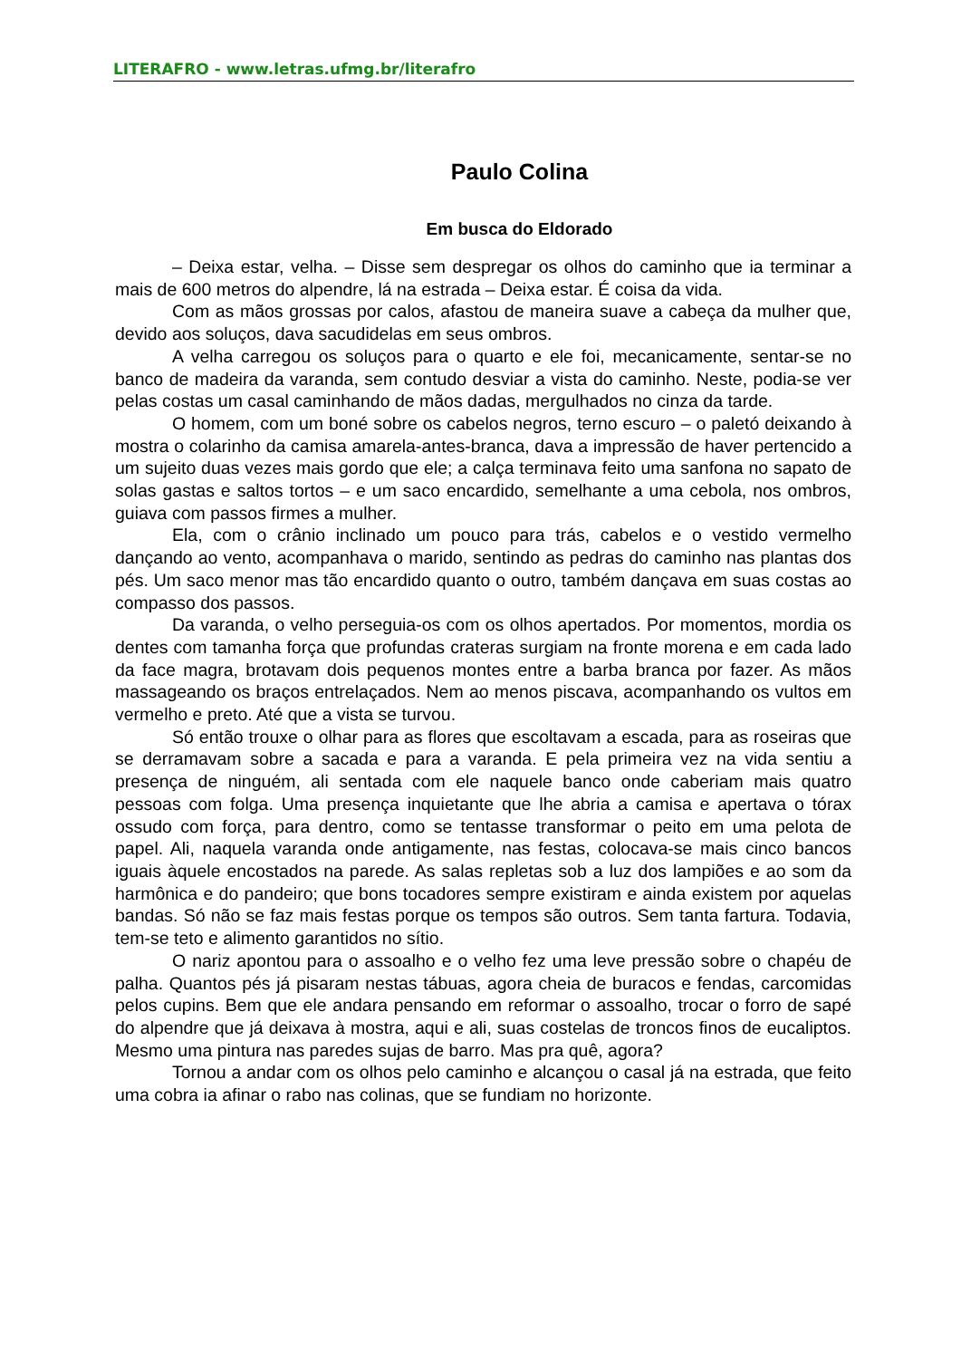LITERAFRO - www.letras.ufmg.br/literafro
Paulo Colina
Em busca do Eldorado
– Deixa estar, velha. – Disse sem despregar os olhos do caminho que ia terminar a mais de 600 metros do alpendre, lá na estrada – Deixa estar. É coisa da vida.
Com as mãos grossas por calos, afastou de maneira suave a cabeça da mulher que, devido aos soluços, dava sacudidelas em seus ombros.
A velha carregou os soluços para o quarto e ele foi, mecanicamente, sentar-se no banco de madeira da varanda, sem contudo desviar a vista do caminho. Neste, podia-se ver pelas costas um casal caminhando de mãos dadas, mergulhados no cinza da tarde.
O homem, com um boné sobre os cabelos negros, terno escuro – o paletó deixando à mostra o colarinho da camisa amarela-antes-branca, dava a impressão de haver pertencido a um sujeito duas vezes mais gordo que ele; a calça terminava feito uma sanfona no sapato de solas gastas e saltos tortos – e um saco encardido, semelhante a uma cebola, nos ombros, guiava com passos firmes a mulher.
Ela, com o crânio inclinado um pouco para trás, cabelos e o vestido vermelho dançando ao vento, acompanhava o marido, sentindo as pedras do caminho nas plantas dos pés. Um saco menor mas tão encardido quanto o outro, também dançava em suas costas ao compasso dos passos.
Da varanda, o velho perseguia-os com os olhos apertados. Por momentos, mordia os dentes com tamanha força que profundas crateras surgiam na fronte morena e em cada lado da face magra, brotavam dois pequenos montes entre a barba branca por fazer. As mãos massageando os braços entrelaçados. Nem ao menos piscava, acompanhando os vultos em vermelho e preto. Até que a vista se turvou.
Só então trouxe o olhar para as flores que escoltavam a escada, para as roseiras que se derramavam sobre a sacada e para a varanda. E pela primeira vez na vida sentiu a presença de ninguém, ali sentada com ele naquele banco onde caberiam mais quatro pessoas com folga. Uma presença inquietante que lhe abria a camisa e apertava o tórax ossudo com força, para dentro, como se tentasse transformar o peito em uma pelota de papel. Ali, naquela varanda onde antigamente, nas festas, colocava-se mais cinco bancos iguais àquele encostados na parede. As salas repletas sob a luz dos lampiões e ao som da harmônica e do pandeiro; que bons tocadores sempre existiram e ainda existem por aquelas bandas. Só não se faz mais festas porque os tempos são outros. Sem tanta fartura. Todavia, tem-se teto e alimento garantidos no sítio.
O nariz apontou para o assoalho e o velho fez uma leve pressão sobre o chapéu de palha. Quantos pés já pisaram nestas tábuas, agora cheia de buracos e fendas, carcomidas pelos cupins. Bem que ele andara pensando em reformar o assoalho, trocar o forro de sapé do alpendre que já deixava à mostra, aqui e ali, suas costelas de troncos finos de eucaliptos. Mesmo uma pintura nas paredes sujas de barro. Mas pra quê, agora?
Tornou a andar com os olhos pelo caminho e alcançou o casal já na estrada, que feito uma cobra ia afinar o rabo nas colinas, que se fundiam no horizonte.